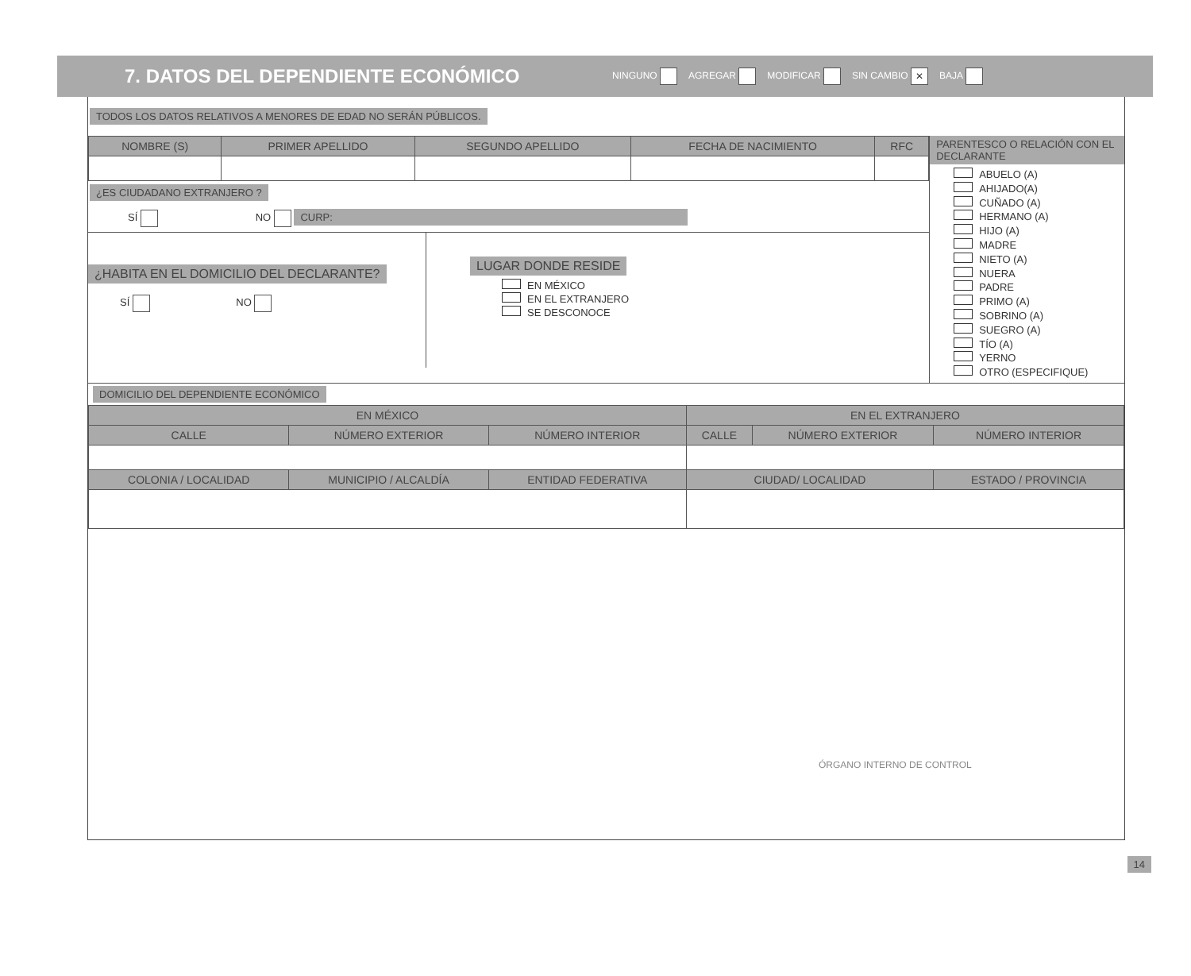7. DATOS DEL DEPENDIENTE ECONÓMICO
NINGUNO AGREGAR MODIFICAR SIN CAMBIO ✕ BAJA
TODOS LOS DATOS RELATIVOS A MENORES DE EDAD NO SERÁN PÚBLICOS.
| NOMBRE (S) | PRIMER APELLIDO | SEGUNDO APELLIDO | FECHA DE NACIMIENTO | RFC |
| --- | --- | --- | --- | --- |
¿ES CIUDADANO EXTRANJERO ?
SÍ NO CURP:
¿HABITA EN EL DOMICILIO DEL DECLARANTE?
SÍ NO
LUGAR DONDE RESIDE
EN MÉXICO
EN EL EXTRANJERO
SE DESCONOCE
PARENTESCO O RELACIÓN CON EL DECLARANTE
ABUELO (A)
AHIJADO(A)
CUÑADO (A)
HERMANO (A)
HIJO (A)
MADRE
NIETO (A)
NUERA
PADRE
PRIMO (A)
SOBRINO (A)
SUEGRO (A)
TÍO (A)
YERNO
OTRO (ESPECIFIQUE)
DOMICILIO DEL DEPENDIENTE ECONÓMICO
| EN MÉXICO | | | EN EL EXTRANJERO | | |
| --- | --- | --- | --- | --- | --- |
| CALLE | NÚMERO EXTERIOR | NÚMERO INTERIOR | CALLE | NÚMERO EXTERIOR | NÚMERO INTERIOR |
| COLONIA / LOCALIDAD | MUNICIPIO / ALCALDÍA | ENTIDAD FEDERATIVA | CIUDAD/ LOCALIDAD | | ESTADO / PROVINCIA |
ÓRGANO INTERNO DE CONTROL
14